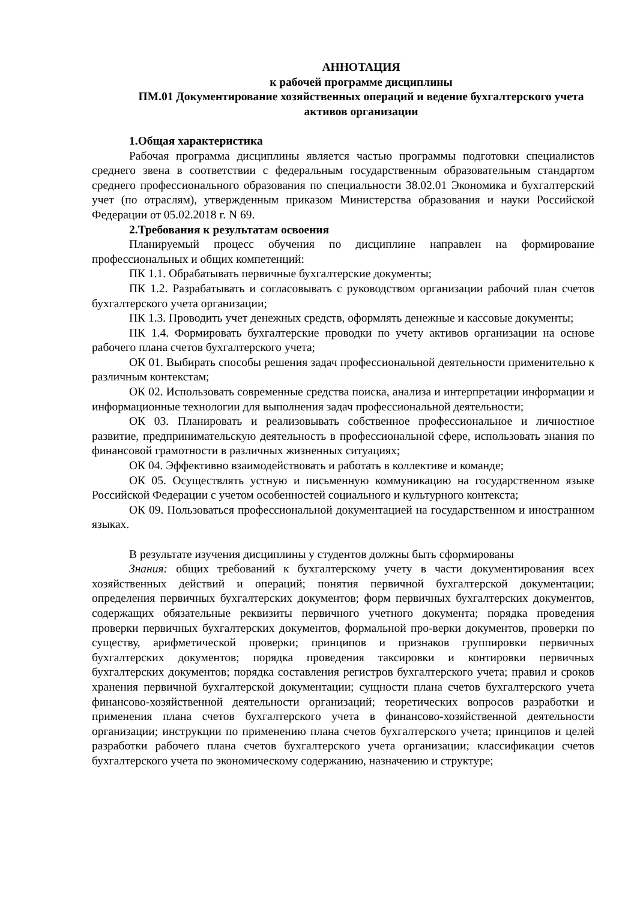АННОТАЦИЯ
к рабочей программе дисциплины
ПМ.01 Документирование хозяйственных операций и ведение бухгалтерского учета активов организации
1.Общая характеристика
Рабочая программа дисциплины является частью программы подготовки специалистов среднего звена в соответствии с федеральным государственным образовательным стандартом среднего профессионального образования по специальности 38.02.01 Экономика и бухгалтерский учет (по отраслям), утвержденным приказом Министерства образования и науки Российской Федерации от 05.02.2018 г. N 69.
2.Требования к результатам освоения
Планируемый процесс обучения по дисциплине направлен на формирование профессиональных и общих компетенций:
ПК 1.1. Обрабатывать первичные бухгалтерские документы;
ПК 1.2. Разрабатывать и согласовывать с руководством организации рабочий план счетов бухгалтерского учета организации;
ПК 1.3. Проводить учет денежных средств, оформлять денежные и кассовые документы;
ПК 1.4. Формировать бухгалтерские проводки по учету активов организации на основе рабочего плана счетов бухгалтерского учета;
ОК 01. Выбирать способы решения задач профессиональной деятельности применительно к различным контекстам;
ОК 02. Использовать современные средства поиска, анализа и интерпретации информации и информационные технологии для выполнения задач профессиональной деятельности;
ОК 03. Планировать и реализовывать собственное профессиональное и личностное развитие, предпринимательскую деятельность в профессиональной сфере, использовать знания по финансовой грамотности в различных жизненных ситуациях;
ОК 04. Эффективно взаимодействовать и работать в коллективе и команде;
ОК 05. Осуществлять устную и письменную коммуникацию на государственном языке Российской Федерации с учетом особенностей социального и культурного контекста;
ОК 09. Пользоваться профессиональной документацией на государственном и иностранном языках.
В результате изучения дисциплины у студентов должны быть сформированы
Знания: общих требований к бухгалтерскому учету в части документирования всех хозяйственных действий и операций; понятия первичной бухгалтерской документации; определения первичных бухгалтерских документов; форм первичных бухгалтерских документов, содержащих обязательные реквизиты первичного учетного документа; порядка проведения проверки первичных бухгалтерских документов, формальной про-верки документов, проверки по существу, арифметической проверки; принципов и признаков группировки первичных бухгалтерских документов; порядка проведения таксировки и контировки первичных бухгалтерских документов; порядка составления регистров бухгалтерского учета; правил и сроков хранения первичной бухгалтерской документации; сущности плана счетов бухгалтерского учета финансово-хозяйственной деятельности организаций; теоретических вопросов разработки и применения плана счетов бухгалтерского учета в финансово-хозяйственной деятельности организации; инструкции по применению плана счетов бухгалтерского учета; принципов и целей разработки рабочего плана счетов бухгалтерского учета организации; классификации счетов бухгалтерского учета по экономическому содержанию, назначению и структуре;